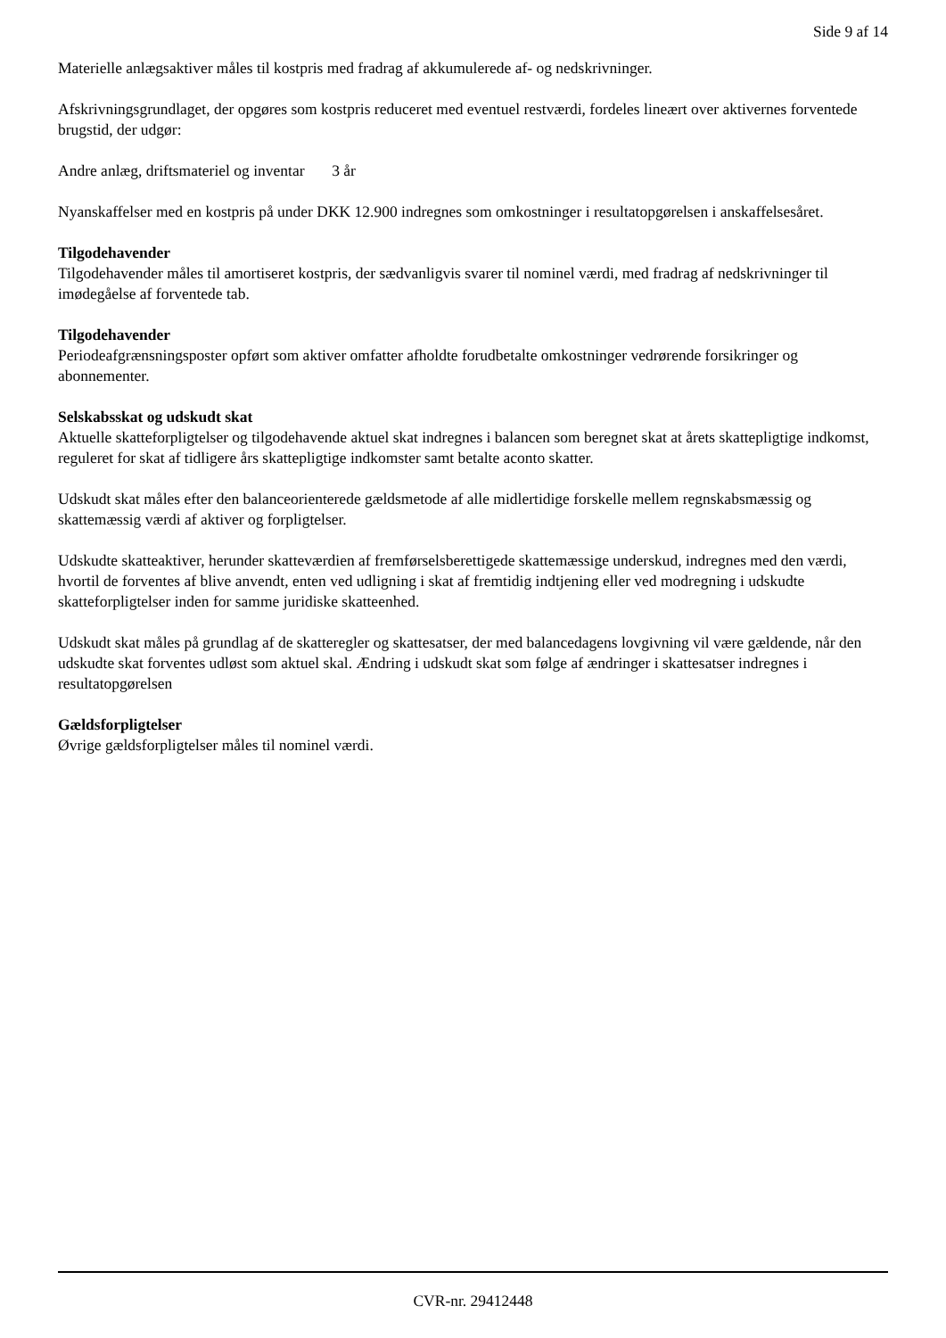Side 9 af 14
Materielle anlægsaktiver måles til kostpris med fradrag af akkumulerede af- og nedskrivninger.
Afskrivningsgrundlaget, der opgøres som kostpris reduceret med eventuel restværdi, fordeles lineært over aktivernes forventede brugstid, der udgør:
Andre anlæg, driftsmateriel og inventar 3 år
Nyanskaffelser med en kostpris på under DKK 12.900 indregnes som omkostninger i resultatopgørelsen i anskaffelsesåret.
Tilgodehavender
Tilgodehavender måles til amortiseret kostpris, der sædvanligvis svarer til nominel værdi, med fradrag af nedskrivninger til imødegåelse af forventede tab.
Tilgodehavender
Periodeafgrænsningsposter opført som aktiver omfatter afholdte forudbetalte omkostninger vedrørende forsikringer og abonnementer.
Selskabsskat og udskudt skat
Aktuelle skatteforpligtelser og tilgodehavende aktuel skat indregnes i balancen som beregnet skat at årets skattepligtige indkomst, reguleret for skat af tidligere års skattepligtige indkomster samt betalte aconto skatter.
Udskudt skat måles efter den balanceorienterede gældsmetode af alle midlertidige forskelle mellem regnskabsmæssig og skattemæssig værdi af aktiver og forpligtelser.
Udskudte skatteaktiver, herunder skatteværdien af fremførselsberettigede skattemæssige underskud, indregnes med den værdi, hvortil de forventes af blive anvendt, enten ved udligning i skat af fremtidig indtjening eller ved modregning i udskudte skatteforpligtelser inden for samme juridiske skatteenhed.
Udskudt skat måles på grundlag af de skatteregler og skattesatser, der med balancedagens lovgivning vil være gældende, når den udskudte skat forventes udløst som aktuel skal. Ændring i udskudt skat som følge af ændringer i skattesatser indregnes i resultatopgørelsen
Gældsforpligtelser
Øvrige gældsforpligtelser måles til nominel værdi.
CVR-nr. 29412448